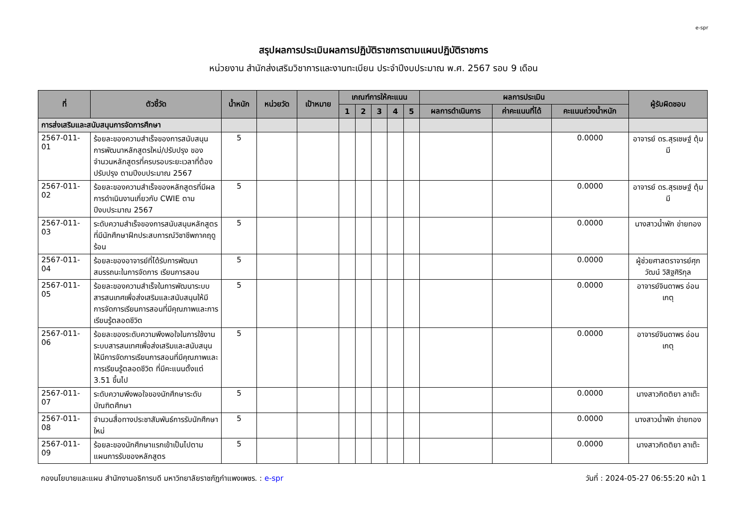e-spr
สรุปผลการประเมินผลการปฏิบัติราชการตามแผนปฏิบัติราชการ
หน่วยงาน สำนักส่งเสริมวิชาการและงานทะเบียน ประจำปีงบประมาณ พ.ศ. 2567 รอบ 9 เดือน
| ที่ | ตัวชี้วัด | น้ำหนัก | หน่วยวัด | เป้าหมาย | เกณฑ์การให้คะแนน | | | | | ผลการประเมิน | | | ผู้รับผิดชอบ |
| --- | --- | --- | --- | --- | --- | --- | --- | --- | --- | --- | --- | --- | --- |
| | | | | | 1 | 2 | 3 | 4 | 5 | ผลการดำเนินการ | ค่าคะแนนที่ได้ | คะแนนถ่วงน้ำหนัก | |
| การส่งเสริมและสนับสนุนการจัดการศึกษา | | | | | | | | | | | | | |
| 2567-011-01 | ร้อยละของความสำเร็จของการสนับสนุนการพัฒนาหลักสูตรใหม่/ปรับปรุง ของจำนวนหลักสูตรที่ครบรอบระยะเวลาที่ต้องปรับปรุง ตามปีงบประมาณ 2567 | 5 | | | | | | | | | | 0.0000 | อาจารย์ ดร.สุรเชษฐ์ ตุ้มมี |
| 2567-011-02 | ร้อยละของความสำเร็จของหลักสูตรที่มีผลการดำเนินงานเกี่ยวกับ CWIE ตามปีงบประมาณ 2567 | 5 | | | | | | | | | | 0.0000 | อาจารย์ ดร.สุรเชษฐ์ ตุ้มมี |
| 2567-011-03 | ระดับความสำเร็จของการสนับสนุนหลักสูตรที่มีนักศึกษาฝึกประสบการณ์วิชาชีพภาคฤดูร้อน | 5 | | | | | | | | | | 0.0000 | นางสาวน้ำพัก ข่ายทอง |
| 2567-011-04 | ร้อยละของอาจารย์ที่ได้รับการพัฒนาสมรรถนะในการจัดการ เรียนการสอน | 5 | | | | | | | | | | 0.0000 | ผู้ช่วยศาสตราจารย์ศุภวัฒน์ วิสิฐศิริกุล |
| 2567-011-05 | ร้อยละของความสำเร็จในการพัฒนาระบบสารสนเทศเพื่อส่งเสริมและสนับสนุนให้มีการจัดการเรียนการสอนที่มีคุณภาพและการเรียนรู้ตลอดชีวิต | 5 | | | | | | | | | | 0.0000 | อาจารย์จินดาพร อ่อนเกตุ |
| 2567-011-06 | ร้อยละของระดับความพึงพอใจในการใช้งานระบบสารสนเทศเพื่อส่งเสริมและสนับสนุนให้มีการจัดการเรียนการสอนที่มีคุณภาพและการเรียนรู้ตลอดชีวิต ที่มีคะแนนตั้งแต่ 3.51 ขึ้นไป | 5 | | | | | | | | | | 0.0000 | อาจารย์จินดาพร อ่อนเกตุ |
| 2567-011-07 | ระดับความพึงพอใจของนักศึกษาระดับบัณฑิตศึกษา | 5 | | | | | | | | | | 0.0000 | นางสาวกิตติยา ลาเต๊ะ |
| 2567-011-08 | จำนวนสื่อทางประชาสัมพันธ์การรับนักศึกษาใหม่ | 5 | | | | | | | | | | 0.0000 | นางสาวน้ำพัก ข่ายทอง |
| 2567-011-09 | ร้อยละของนักศึกษาแรกเข้าเป็นไปตามแผนการรับของหลักสูตร | 5 | | | | | | | | | | 0.0000 | นางสาวกิตติยา ลาเต๊ะ |
กองนโยบายและแผน สำนักงานอธิการบดี มหาวิทยาลัยราชภัฏกำแพงเพชร. : e-spr วันที่ : 2024-05-27 06:55:20 หน้า 1